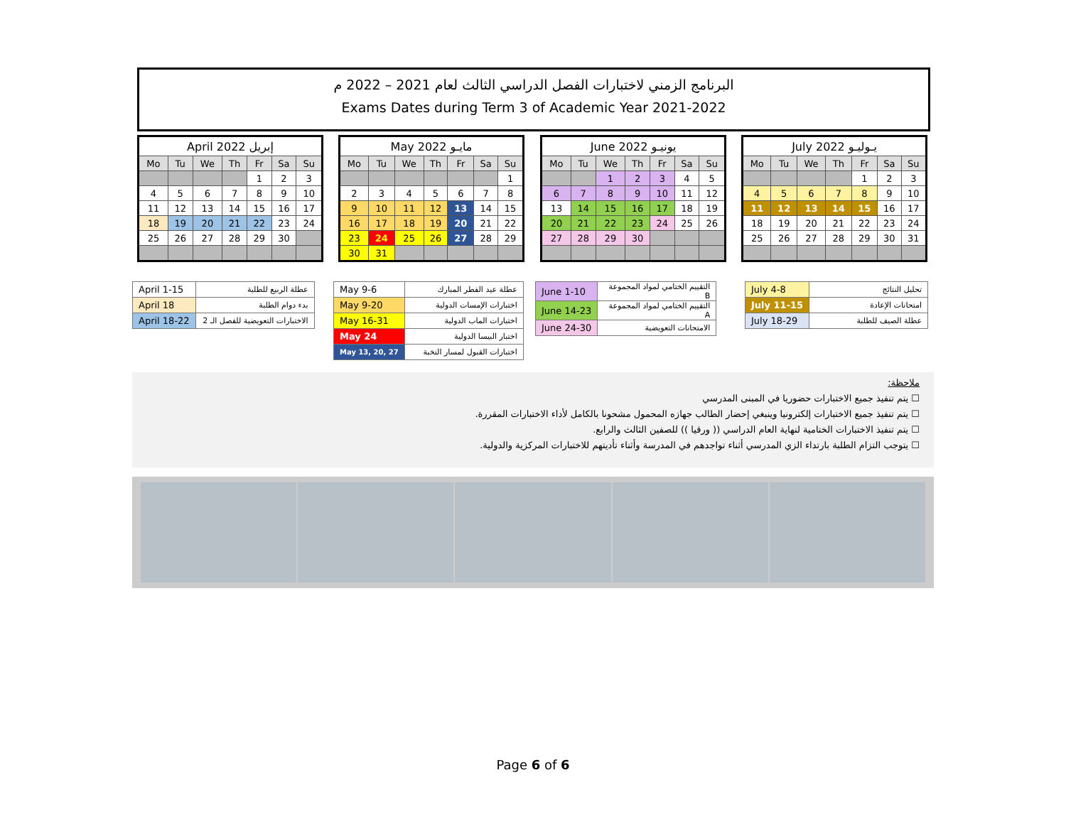البرنامج الزمني لاختبارات الفصل الدراسي الثالث لعام 2021 – 2022 م
Exams Dates during Term 3 of Academic Year 2021-2022
| April 2022 إبريل | | | | | | |
| --- | --- | --- | --- | --- | --- | --- |
| Mo | Tu | We | Th | Fr | Sa | Su |
| | | | | 1 | 2 | 3 |
| 4 | 5 | 6 | 7 | 8 | 9 | 10 |
| 11 | 12 | 13 | 14 | 15 | 16 | 17 |
| 18 | 19 | 20 | 21 | 22 | 23 | 24 |
| 25 | 26 | 27 | 28 | 29 | 30 | |
| May 2022 مايـو | | | | | | |
| --- | --- | --- | --- | --- | --- | --- |
| Mo | Tu | We | Th | Fr | Sa | Su |
| | | | | | | 1 |
| 2 | 3 | 4 | 5 | 6 | 7 | 8 |
| 9 | 10 | 11 | 12 | 13 | 14 | 15 |
| 16 | 17 | 18 | 19 | 20 | 21 | 22 |
| 23 | 24 | 25 | 26 | 27 | 28 | 29 |
| 30 | 31 | | | | | |
| June 2022 يونيـو | | | | | | |
| --- | --- | --- | --- | --- | --- | --- |
| Mo | Tu | We | Th | Fr | Sa | Su |
| | | 1 | 2 | 3 | 4 | 5 |
| 6 | 7 | 8 | 9 | 10 | 11 | 12 |
| 13 | 14 | 15 | 16 | 17 | 18 | 19 |
| 20 | 21 | 22 | 23 | 24 | 25 | 26 |
| 27 | 28 | 29 | 30 | | | |
| July 2022 يـوليـو | | | | | | |
| --- | --- | --- | --- | --- | --- | --- |
| Mo | Tu | We | Th | Fr | Sa | Su |
| | | | | 1 | 2 | 3 |
| 4 | 5 | 6 | 7 | 8 | 9 | 10 |
| 11 | 12 | 13 | 14 | 15 | 16 | 17 |
| 18 | 19 | 20 | 21 | 22 | 23 | 24 |
| 25 | 26 | 27 | 28 | 29 | 30 | 31 |
| April 1-15 | عطلة الربيع للطلبة |
| April 18 | بدء دوام الطلبة |
| April 18-22 | الاختبارات التعويضية للفصل الـ 2 |
| May 9-6 | عطلة عيد الفطر المبارك |
| May 9-20 | اختبارات الإمسات الدولية |
| May 16-31 | اختبارات الماب الدولية |
| May 24 | اختبار البيسا الدولية |
| May 13, 20, 27 | اختبارات القبول لمسار النخبة |
| June 1-10 | التقييم الختامي لمواد المجموعة B |
| June 14-23 | التقييم الختامي لمواد المجموعة A |
| June 24-30 | الامتحانات التعويضية |
| July 4-8 | تحليل النتائج |
| July 11-15 | امتحانات الإعادة |
| July 18-29 | عطلة الصيف للطلبة |
ملاحظة:
☐ يتم تنفيذ جميع الاختبارات حضوريا في المبنى المدرسي
☐ يتم تنفيذ جميع الاختبارات إلكترونيا وينبغي إحضار الطالب جهازه المحمول مشحونا بالكامل لأداء الاختبارات المقررة.
☐ يتم تنفيذ الاختبارات الختامية لنهاية العام الدراسي (( ورقيا )) للصفين الثالث والرابع.
☐ يتوجب التزام الطلبة بارتداء الزي المدرسي أثناء تواجدهم في المدرسة وأثناء تأديتهم للاختبارات المركزية والدولية.
Page 6 of 6